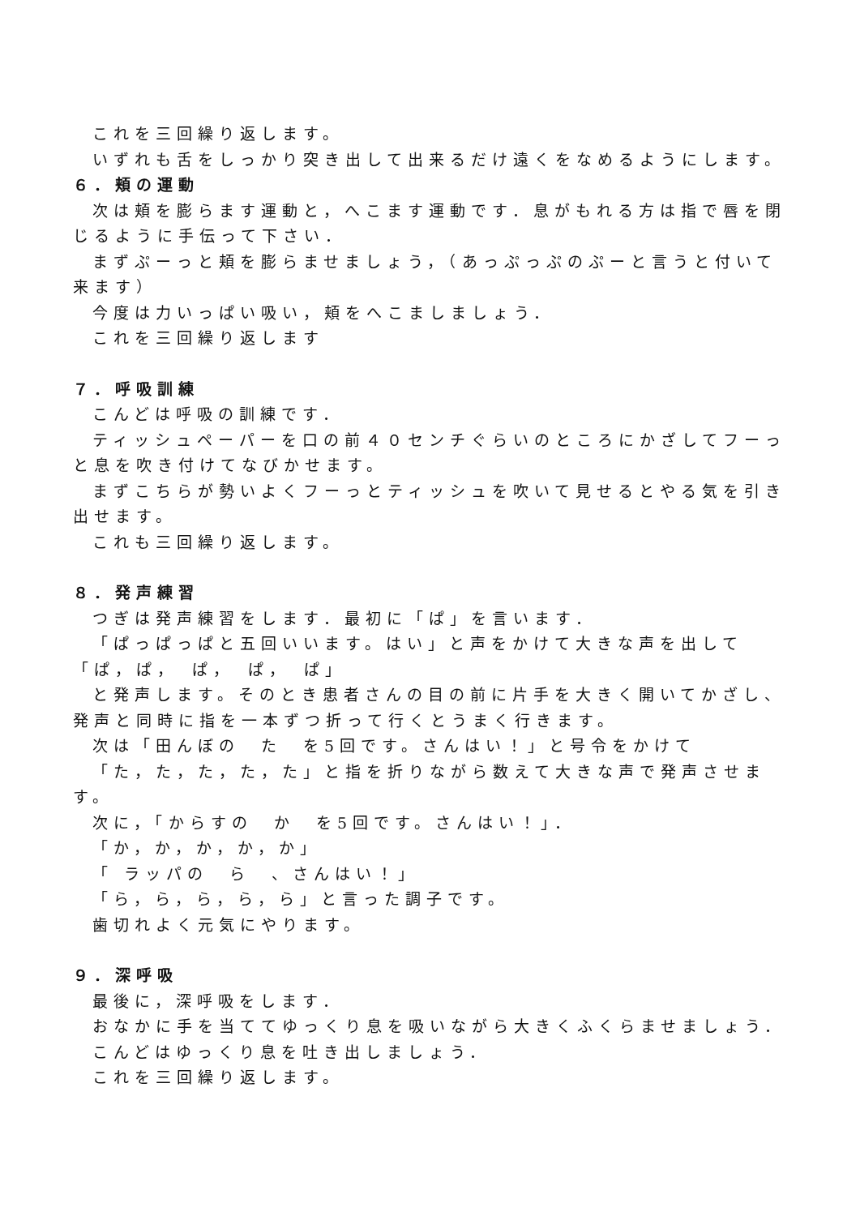これを三回繰り返します。
いずれも舌をしっかり突き出して出来るだけ遠くをなめるようにします。
６．頬の運動
次は頬を膨らます運動と，へこます運動です．息がもれる方は指で唇を閉じるように手伝って下さい．
まずぷーっと頬を膨らませましょう，（あっぷっぷのぷーと言うと付いて来ます）
今度は力いっぱい吸い，頬をへこましましょう．
これを三回繰り返します
７．呼吸訓練
こんどは呼吸の訓練です．
ティッシュペーパーを口の前４０センチぐらいのところにかざしてフーっと息を吹き付けてなびかせます。
まずこちらが勢いよくフーっとティッシュを吹いて見せるとやる気を引き出せます。
これも三回繰り返します。
８．発声練習
つぎは発声練習をします．最初に「ぱ」を言います．
「ぱっぱっぱと五回いいます。はい」と声をかけて大きな声を出して「ぱ，ぱ，　ぱ，　ぱ，　ぱ」
と発声します。そのとき患者さんの目の前に片手を大きく開いてかざし、発声と同時に指を一本ずつ折って行くとうまく行きます。
次は「田んぼの　た　を5回です。さんはい！」と号令をかけて
「た，た，た，た，た」と指を折りながら数えて大きな声で発声させます。
次に，「からすの　か　を5回です。さんはい！」．
「か，か，か，か，か」
「 ラッパの　ら　、さんはい！」
「ら，ら，ら，ら，ら」と言った調子です。
歯切れよく元気にやります。
９．深呼吸
最後に，深呼吸をします．
おなかに手を当ててゆっくり息を吸いながら大きくふくらませましょう．
こんどはゆっくり息を吐き出しましょう．
これを三回繰り返します。